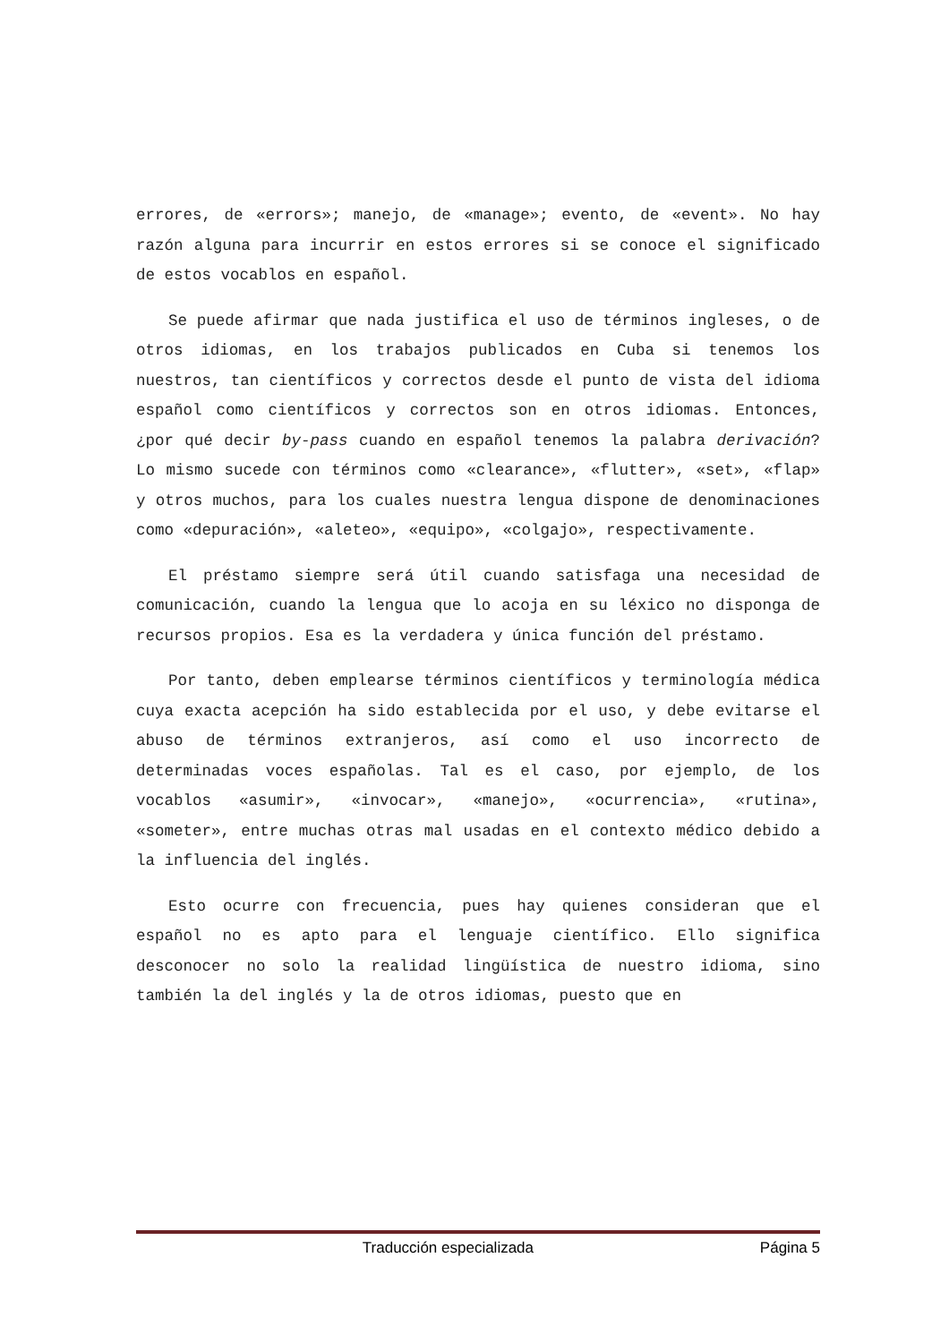errores, de «errors»; manejo, de «manage»; evento, de «event». No hay razón alguna para incurrir en estos errores si se conoce el significado de estos vocablos en español.
Se puede afirmar que nada justifica el uso de términos ingleses, o de otros idiomas, en los trabajos publicados en Cuba si tenemos los nuestros, tan científicos y correctos desde el punto de vista del idioma español como científicos y correctos son en otros idiomas. Entonces, ¿por qué decir by-pass cuando en español tenemos la palabra derivación? Lo mismo sucede con términos como «clearance», «flutter», «set», «flap» y otros muchos, para los cuales nuestra lengua dispone de denominaciones como «depuración», «aleteo», «equipo», «colgajo», respectivamente.
El préstamo siempre será útil cuando satisfaga una necesidad de comunicación, cuando la lengua que lo acoja en su léxico no disponga de recursos propios. Esa es la verdadera y única función del préstamo.
Por tanto, deben emplearse términos científicos y terminología médica cuya exacta acepción ha sido establecida por el uso, y debe evitarse el abuso de términos extranjeros, así como el uso incorrecto de determinadas voces españolas. Tal es el caso, por ejemplo, de los vocablos «asumir», «invocar», «manejo», «ocurrencia», «rutina», «someter», entre muchas otras mal usadas en el contexto médico debido a la influencia del inglés.
Esto ocurre con frecuencia, pues hay quienes consideran que el español no es apto para el lenguaje científico. Ello significa desconocer no solo la realidad lingüística de nuestro idioma, sino también la del inglés y la de otros idiomas, puesto que en
Traducción especializada Página 5